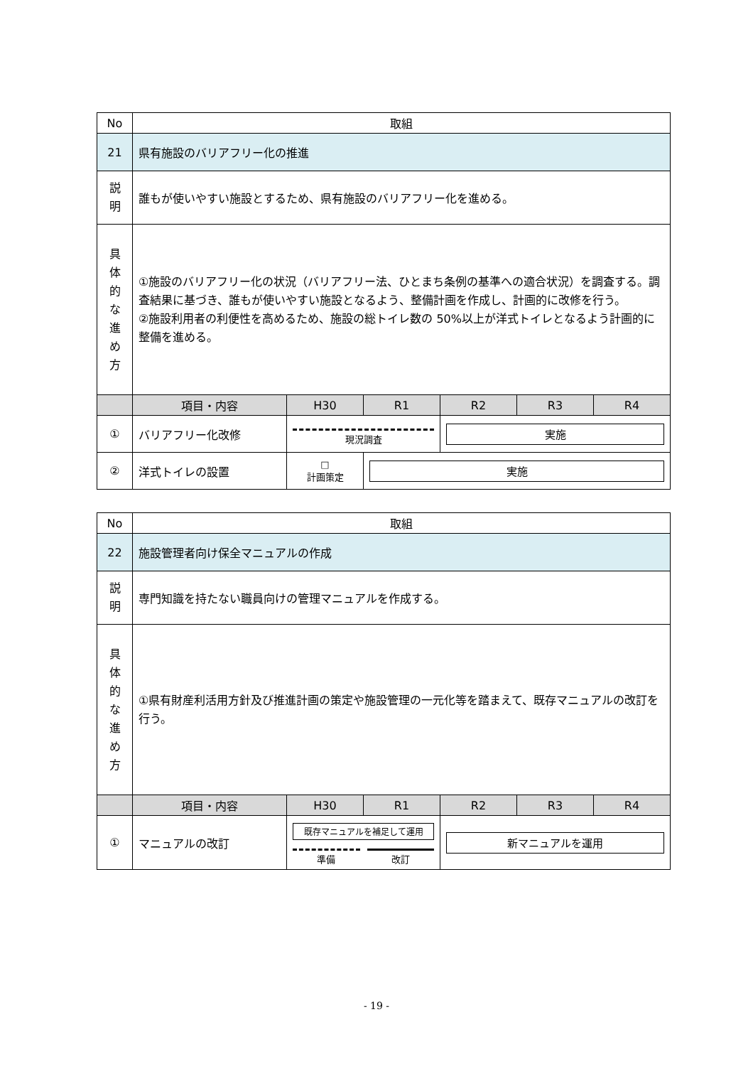| No | 取組 | | | | | |
| 21 | 県有施設のバリアフリー化の推進 | | | | | |
| 説 明 | 誰もが使いやすい施設とするため、県有施設のバリアフリー化を進める。 | | | | | |
| 具 体 的 な 進 め 方 | ①施設のバリアフリー化の状況（バリアフリー法、ひとまち条例の基準への適合状況）を調査する。調査結果に基づき、誰もが使いやすい施設となるよう、整備計画を作成し、計画的に改修を行う。 ②施設利用者の利便性を高めるため、施設の総トイレ数の 50%以上が洋式トイレとなるよう計画的に整備を進める。 | | | | | |
| | 項目・内容 | H30 | R1 | R2 | R3 | R4 |
| ① | バリアフリー化改修 | 現況調査 | | 実施 | | |
| ② | 洋式トイレの設置 | □ 計画策定 | 実施 | | | |
| No | 取組 | | | | | |
| 22 | 施設管理者向け保全マニュアルの作成 | | | | | |
| 説 明 | 専門知識を持たない職員向けの管理マニュアルを作成する。 | | | | | |
| 具 体 的 な 進 め 方 | ①県有財産利活用方針及び推進計画の策定や施設管理の一元化等を踏まえて、既存マニュアルの改訂を行う。 | | | | | |
| | 項目・内容 | H30 | R1 | R2 | R3 | R4 |
| ① | マニュアルの改訂 | 既存マニュアルを補足して運用 準備 改訂 | | 新マニュアルを運用 | | |
- 19 -